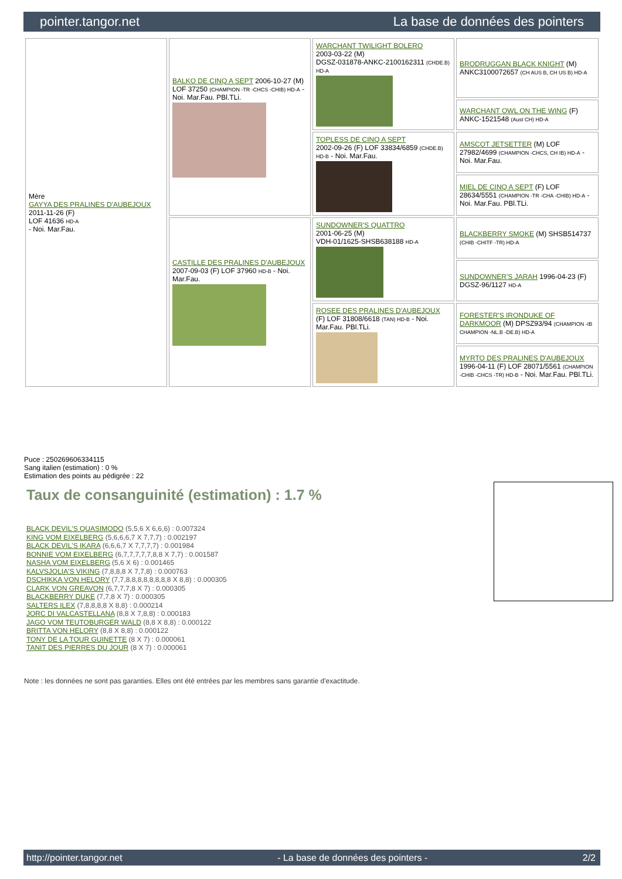pointer.tangor.net La base de données des pointers
| Mère GAYYA DES PRALINES D'AUBEJOUX 2011-11-26 (F) LOF 41636 HD-A - Noi. Mar.Fau. | BALKO DE CINQ A SEPT 2006-10-27 (M) LOF 37250 (CHAMPION -TR -CHCS -CHIB) HD-A - Noi. Mar.Fau. PBl.TLi. | WARCHANT TWILIGHT BOLERO 2003-03-22 (M) DGSZ-031878-ANKC-2100162311 (CHDE.B) HD-A | BRODRUGGAN BLACK KNIGHT (M) ANKC3100072657 (CH AUS B, CH US B) HD-A |
| | | | WARCHANT OWL ON THE WING (F) ANKC-1521548 (Aust CH) HD-A |
| | | TOPLESS DE CINQ A SEPT 2002-09-26 (F) LOF 33834/6859 (CHDE.B) HD-B - Noi. Mar.Fau. | AMSCOT JETSETTER (M) LOF 27982/4699 (CHAMPION -CHCS, CH IB) HD-A - Noi. Mar.Fau. |
| | | | MIEL DE CINQ A SEPT (F) LOF 28634/5551 (CHAMPION -TR -CHA -CHIB) HD-A - Noi. Mar.Fau. PBl.TLi. |
| | CASTILLE DES PRALINES D'AUBEJOUX 2007-09-03 (F) LOF 37960 HD-B - Noi. Mar.Fau. | SUNDOWNER'S QUATTRO 2001-06-25 (M) VDH-01/1625-SHSB638188 HD-A | BLACKBERRY SMOKE (M) SHSB514737 (CHIB -CHITF -TR) HD-A |
| | | | SUNDOWNER'S JARAH 1996-04-23 (F) DGSZ-96/1127 HD-A |
| | | ROSEE DES PRALINES D'AUBEJOUX (F) LOF 31808/6618 (TAN) HD-B - Noi. Mar.Fau. PBl.TLi. | FORESTER'S IRONDUKE OF DARKMOOR (M) DPSZ93/94 (CHAMPION -IB CHAMPION -NL.B -DE.B) HD-A |
| | | | MYRTO DES PRALINES D'AUBEJOUX 1996-04-11 (F) LOF 28071/5561 (CHAMPION -CHIB -CHCS -TR) HD-B - Noi. Mar.Fau. PBl.TLi. |
Puce : 250269606334115
Sang italien (estimation) : 0 %
Estimation des points au pédigrée : 22
Taux de consanguinité (estimation) : 1.7 %
BLACK DEVIL'S QUASIMODO (5,5,6 X 6,6,6) : 0.007324
KING VOM EIXELBERG (5,6,6,6,7 X 7,7,7) : 0.002197
BLACK DEVIL'S IKARA (6,6,6,7 X 7,7,7,7) : 0.001984
BONNIE VOM EIXELBERG (6,7,7,7,7,7,8,8 X 7,7) : 0.001587
NASHA VOM EIXELBERG (5,6 X 6) : 0.001465
KALVSJOLIA'S VIKING (7,8,8,8 X 7,7,8) : 0.000763
DSCHIKKA VON HELORY (7,7,8,8,8,8,8,8,8,8 X 8,8) : 0.000305
CLARK VON GREAVON (6,7,7,7,8 X 7) : 0.000305
BLACKBERRY DUKE (7,7,8 X 7) : 0.000305
SALTERS ILEX (7,8,8,8,8 X 8,8) : 0.000214
JORC DI VALCASTELLANA (8,8 X 7,8,8) : 0.000183
JAGO VOM TEUTOBURGER WALD (8,8 X 8,8) : 0.000122
BRITTA VON HELORY (8,8 X 8,8) : 0.000122
TONY DE LA TOUR GUINETTE (8 X 7) : 0.000061
TANIT DES PIERRES DU JOUR (8 X 7) : 0.000061
Note : les données ne sont pas garanties. Elles ont été entrées par les membres sans garantie d'exactitude.
http://pointer.tangor.net - La base de données des pointers - 2/2